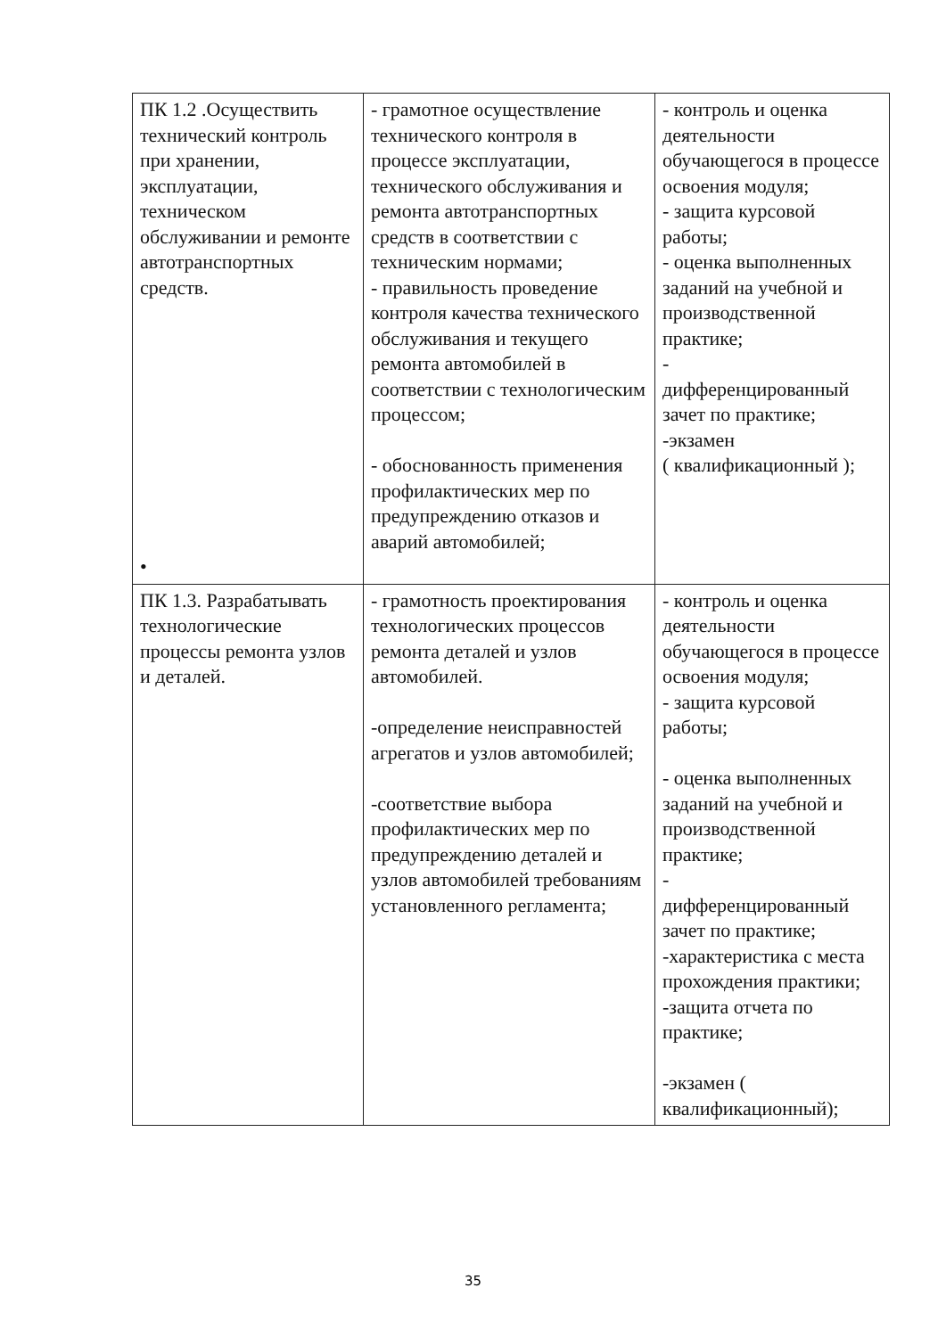| ПК 1.2 .Осуществить технический контроль при хранении, эксплуатации, техническом обслуживании и ремонте автотранспортных средств. • | - грамотное осуществление технического контроля в процессе эксплуатации, технического обслуживания и ремонта автотранспортных средств в соответствии с техническим нормами; - правильность проведение контроля качества технического обслуживания и текущего ремонта автомобилей в соответствии с технологическим процессом; - обоснованность применения профилактических мер по предупреждению отказов и аварий автомобилей; | - контроль и оценка деятельности обучающегося в процессе освоения модуля; - защита курсовой работы; - оценка выполненных заданий на учебной и производственной практике; - дифференцированный зачет по практике; -экзамен ( квалификационный ); |
| ПК 1.3. Разрабатывать технологические процессы ремонта узлов и деталей. | - грамотность проектирования технологических процессов ремонта деталей и узлов автомобилей. -определение неисправностей агрегатов и узлов автомобилей; -соответствие выбора профилактических мер по предупреждению деталей и узлов автомобилей требованиям установленного регламента; | - контроль и оценка деятельности обучающегося в процессе освоения модуля; - защита курсовой работы; - оценка выполненных заданий на учебной и производственной практике; - дифференцированный зачет по практике; -характеристика с места прохождения практики; -защита отчета по практике; -экзамен ( квалификационный); |
35